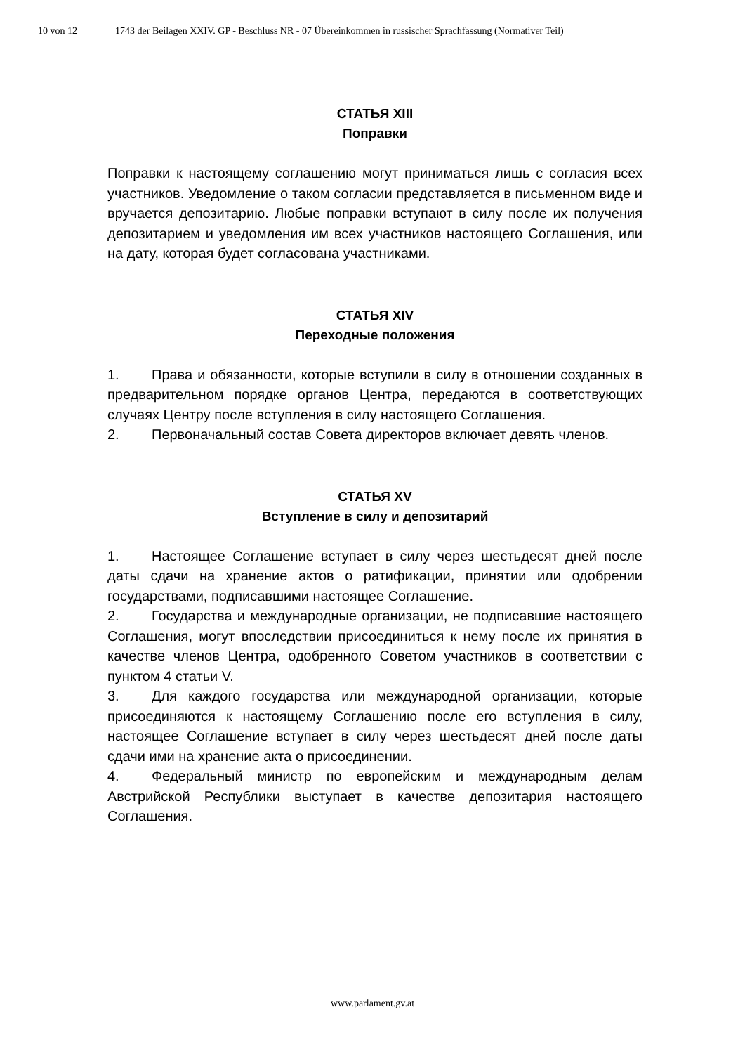10 von 12 1743 der Beilagen XXIV. GP - Beschluss NR - 07 Übereinkommen in russischer Sprachfassung (Normativer Teil)
СТАТЬЯ XIII
Поправки
Поправки к настоящему соглашению могут приниматься лишь с согласия всех участников. Уведомление о таком согласии представляется в письменном виде и вручается депозитарию. Любые поправки вступают в силу после их получения депозитарием и уведомления им всех участников настоящего Соглашения, или на дату, которая будет согласована участниками.
СТАТЬЯ XIV
Переходные положения
1. Права и обязанности, которые вступили в силу в отношении созданных в предварительном порядке органов Центра, передаются в соответствующих случаях Центру после вступления в силу настоящего Соглашения.
2. Первоначальный состав Совета директоров включает девять членов.
СТАТЬЯ XV
Вступление в силу и депозитарий
1. Настоящее Соглашение вступает в силу через шестьдесят дней после даты сдачи на хранение актов о ратификации, принятии или одобрении государствами, подписавшими настоящее Соглашение.
2. Государства и международные организации, не подписавшие настоящего Соглашения, могут впоследствии присоединиться к нему после их принятия в качестве членов Центра, одобренного Советом участников в соответствии с пунктом 4 статьи V.
3. Для каждого государства или международной организации, которые присоединяются к настоящему Соглашению после его вступления в силу, настоящее Соглашение вступает в силу через шестьдесят дней после даты сдачи ими на хранение акта о присоединении.
4. Федеральный министр по европейским и международным делам Австрийской Республики выступает в качестве депозитария настоящего Соглашения.
www.parlament.gv.at